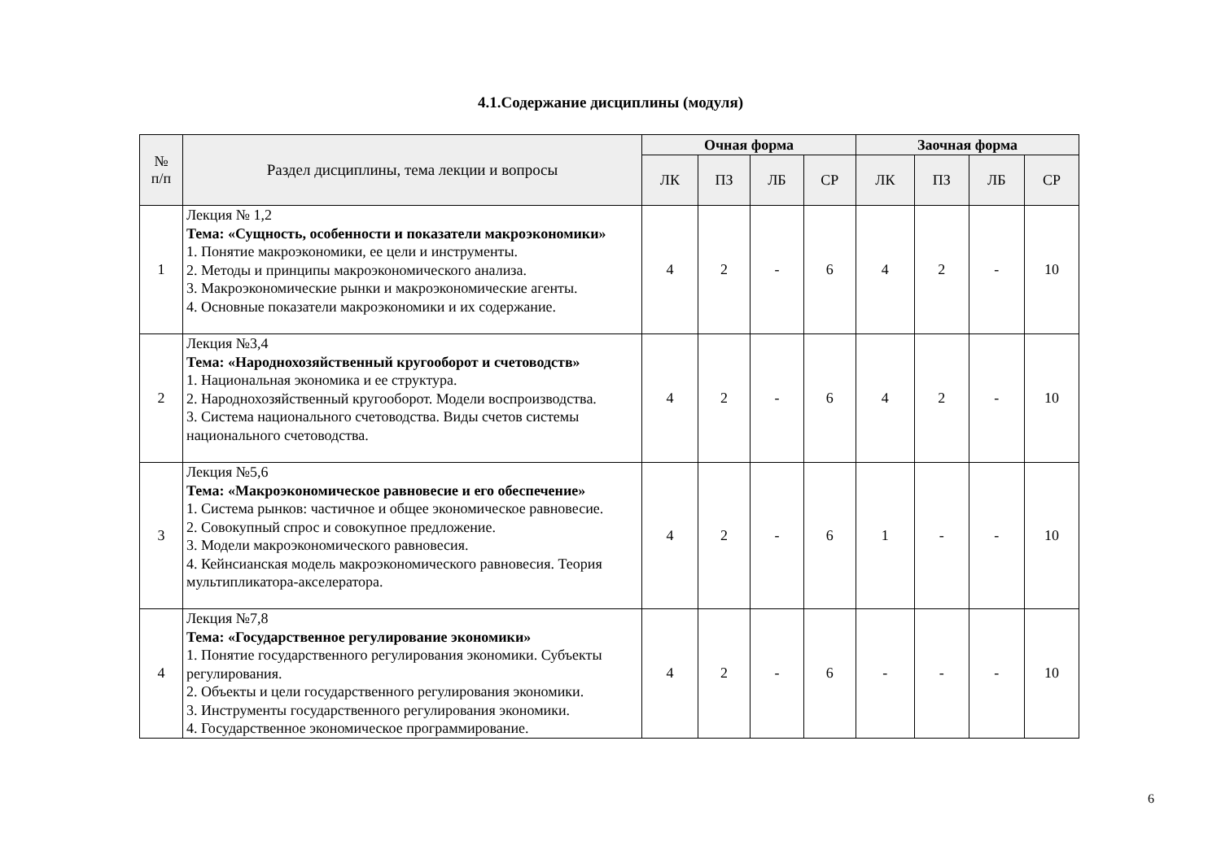4.1.Содержание дисциплины (модуля)
| № п/п | Раздел дисциплины, тема лекции и вопросы | Очная форма | | | | Заочная форма | | | |
| --- | --- | --- | --- | --- | --- | --- | --- | --- | --- |
| | | ЛК | ПЗ | ЛБ | СР | ЛК | ПЗ | ЛБ | СР |
| 1 | Лекция № 1,2 Тема: «Сущность, особенности и показатели макроэкономики» 1. Понятие макроэкономики, ее цели и инструменты. 2. Методы и принципы макроэкономического анализа. 3. Макроэкономические рынки и макроэкономические агенты. 4. Основные показатели макроэкономики и их содержание. | 4 | 2 | - | 6 | 4 | 2 | - | 10 |
| 2 | Лекция №3,4 Тема: «Народнохозяйственный кругооборот и счетоводств» 1. Национальная экономика и ее структура. 2. Народнохозяйственный кругооборот. Модели воспроизводства. 3. Система национального счетоводства. Виды счетов системы национального счетоводства. | 4 | 2 | - | 6 | 4 | 2 | - | 10 |
| 3 | Лекция №5,6 Тема: «Макроэкономическое равновесие и его обеспечение» 1. Система рынков: частичное и общее экономическое равновесие. 2. Совокупный спрос и совокупное предложение. 3. Модели макроэкономического равновесия. 4. Кейнсианская модель макроэкономического равновесия. Теория мультипликатора-акселератора. | 4 | 2 | - | 6 | 1 | - | - | 10 |
| 4 | Лекция №7,8 Тема: «Государственное регулирование экономики» 1. Понятие государственного регулирования экономики. Субъекты регулирования. 2. Объекты и цели государственного регулирования экономики. 3. Инструменты государственного регулирования экономики. 4. Государственное экономическое программирование. | 4 | 2 | - | 6 | - | - | - | 10 |
6